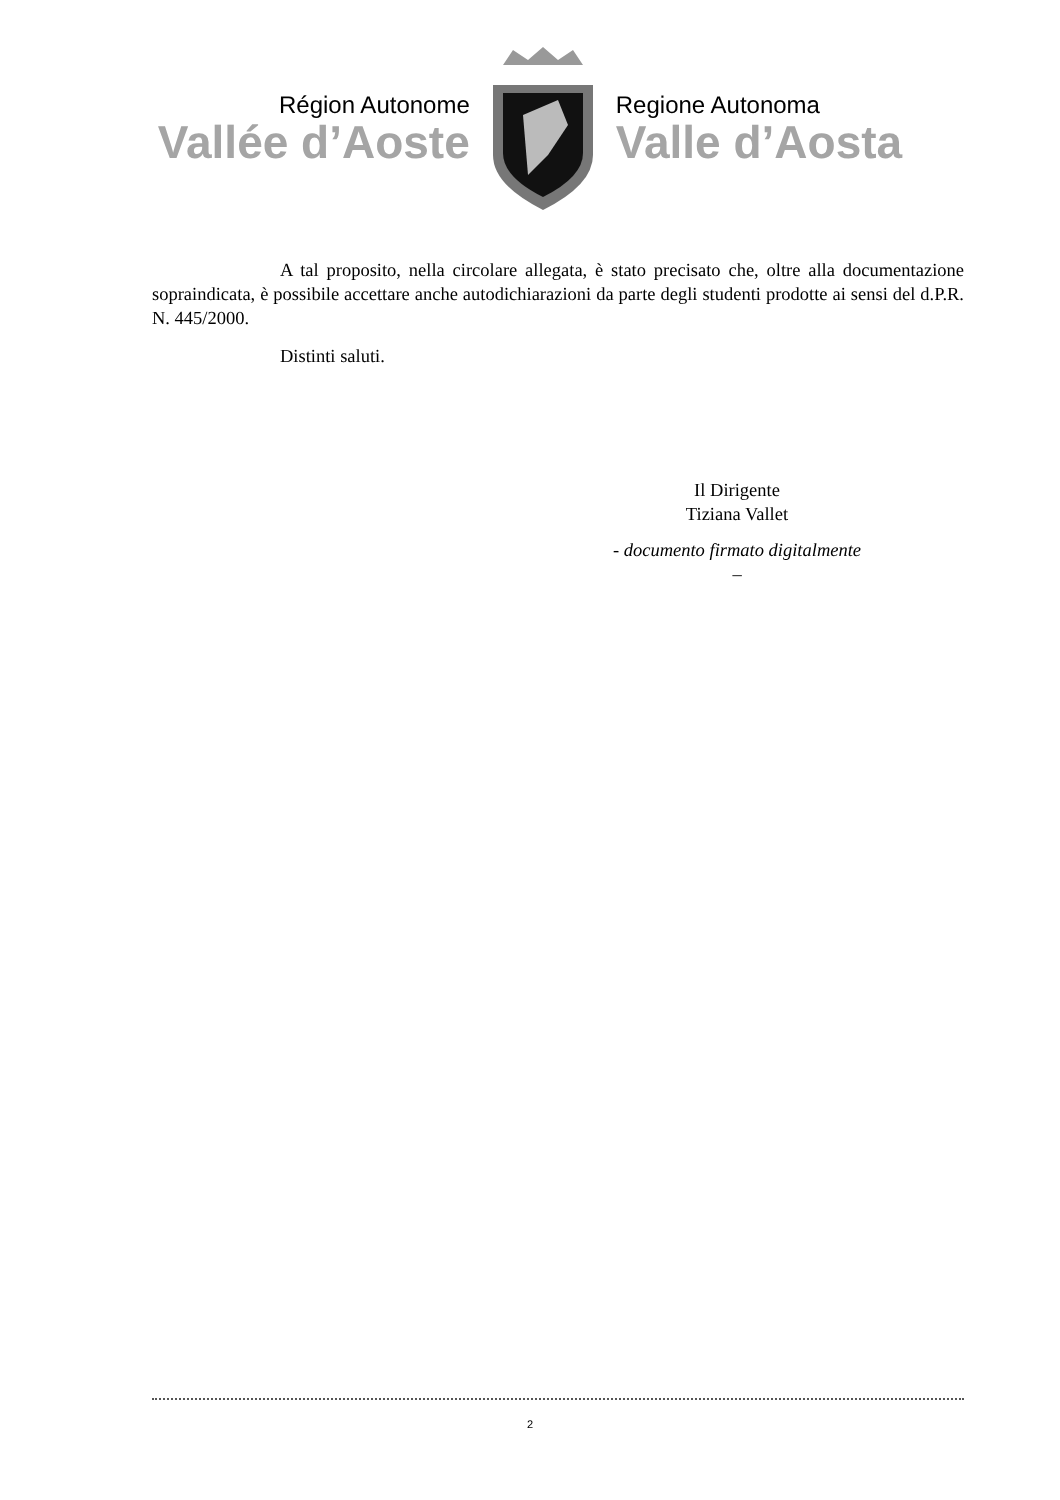Région Autonome
Vallée d’Aoste
Regione Autonoma
Valle d’Aosta
A tal proposito, nella circolare allegata, è stato precisato che, oltre alla documentazione sopraindicata, è possibile accettare anche autodichiarazioni da parte degli studenti prodotte ai sensi del d.P.R. N. 445/2000.
Distinti saluti.
Il Dirigente
Tiziana Vallet
- documento firmato digitalmente –
2